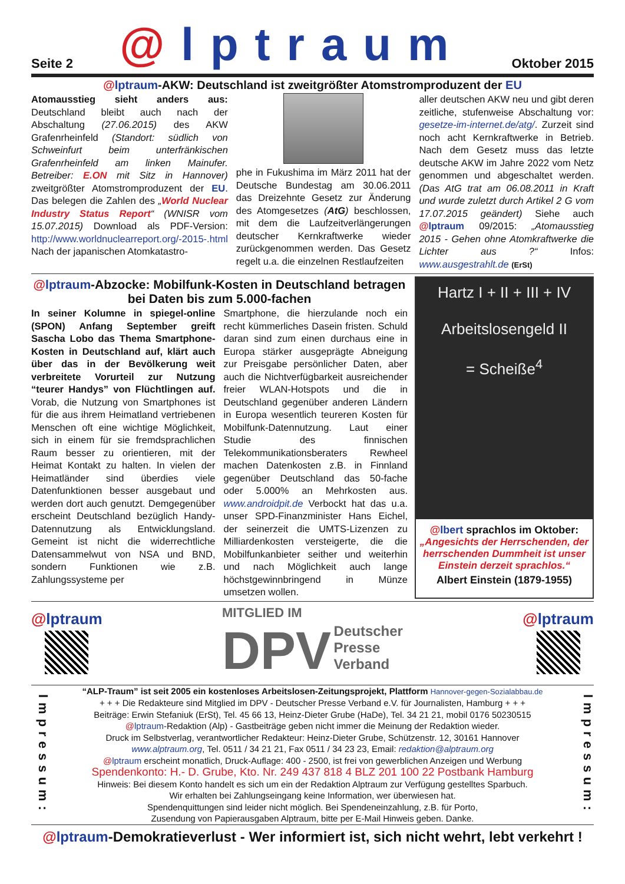Seite 2 @lptraum Oktober 2015
@lptraum-AKW: Deutschland ist zweitgrößter Atomstromproduzent der EU
Atomausstieg sieht anders aus: Deutschland bleibt auch nach der Abschaltung (27.06.2015) des AKW Grafenrheinfeld (Standort: südlich von Schweinfurt beim unterfränkischen Grafenrheinfeld am linken Mainufer. Betreiber: E.ON mit Sitz in Hannover) zweitgrößter Atomstromproduzent der EU. Das belegen die Zahlen des „World Nuclear Industry Status Report“ (WNISR vom 15.07.2015) Download als PDF-Version: http://www.worldnuclearreport.org/-2015-.html Nach der japanischen Atomkatastro-
phe in Fukushima im März 2011 hat der Deutsche Bundestag am 30.06.2011 das Dreizehnte Gesetz zur Änderung des Atomgesetzes (AtG) beschlossen, mit dem die Laufzeitverlängerungen deutscher Kernkraftwerke wieder zurückgenommen werden. Das Gesetz regelt u.a. die einzelnen Restlaufzeiten
aller deutschen AKW neu und gibt deren zeitliche, stufenweise Abschaltung vor: gesetze-im-internet.de/atg/. Zurzeit sind noch acht Kernkraftwerke in Betrieb. Nach dem Gesetz muss das letzte deutsche AKW im Jahre 2022 vom Netz genommen und abgeschaltet werden. (Das AtG trat am 06.08.2011 in Kraft und wurde zuletzt durch Artikel 2 G vom 17.07.2015 geändert) Siehe auch @lptraum 09/2015: „Atomausstieg 2015 - Gehen ohne Atomkraftwerke die Lichter aus ?“ Infos: www.ausgestrahlt.de (ErSt)
@lptraum-Abzocke: Mobilfunk-Kosten in Deutschland betragen bei Daten bis zum 5.000-fachen
In seiner Kolumne in spiegel-online (SPON) Anfang September greift Sascha Lobo das Thema Smartphone-Kosten in Deutschland auf, klärt auch über das in der Bevölkerung weit verbreitete Vorurteil zur Nutzung “teurer Handys” von Flüchtlingen auf. Vorab, die Nutzung von Smartphones ist für die aus ihrem Heimatland vertriebenen Menschen oft eine wichtige Möglichkeit, sich in einem für sie fremdsprachlichen Raum besser zu orientieren, mit der Heimat Kontakt zu halten. In vielen der Heimatländer sind überdies viele Datenfunktionen besser ausgebaut und werden dort auch genutzt. Demgegenüber erscheint Deutschland bezüglich Handy-Datennutzung als Entwicklungsland. Gemeint ist nicht die widerrechtliche Datensammelwut von NSA und BND, sondern Funktionen wie z.B. Zahlungssysteme per
Smartphone, die hierzulande noch ein recht kümmerliches Dasein fristen. Schuld daran sind zum einen durchaus eine in Europa stärker ausgeprägte Abneigung zur Preisgabe persönlicher Daten, aber auch die Nichtverfügbarkeit ausreichender freier WLAN-Hotspots und die in Deutschland gegenüber anderen Ländern in Europa wesentlich teureren Kosten für Mobilfunk-Datennutzung. Laut einer Studie des finnischen Telekommunikationsberaters Rewheel machen Datenkosten z.B. in Finnland gegenüber Deutschland das 50-fache oder 5.000% an Mehrkosten aus. www.androidpit.de Verbockt hat das u.a. unser SPD-Finanzminister Hans Eichel, der seinerzeit die UMTS-Lizenzen zu Milliardenkosten versteigerte, die die Mobilfunkanbieter seither und weiterhin und nach Möglichkeit auch lange höchstgewinnbringend in Münze umsetzen wollen.
Hartz I + II + III + IV
Arbeitslosengeld II
= Scheiße<sup>4</sup>
@lbert sprachlos im Oktober:
„Angesichts der Herrschenden, der herrschenden Dummheit ist unser Einstein derzeit sprachlos.“
Albert Einstein (1879-1955)
@lptraum
MITGLIED IM
DPV Deutscher
Presse
Verband
@lptraum
Impressum:
“ALP-Traum” ist seit 2005 ein kostenloses Arbeitslosen-Zeitungsprojekt, Plattform Hannover-gegen-Sozialabbau.de
+ + + Die Redakteure sind Mitglied im DPV - Deutscher Presse Verband e.V. für Journalisten, Hamburg + + +
Beiträge: Erwin Stefaniuk (ErSt), Tel. 45 66 13, Heinz-Dieter Grube (HaDe), Tel. 34 21 21, mobil 0176 50230515
@lptraum-Redaktion (Alp) - Gastbeiträge geben nicht immer die Meinung der Redaktion wieder.
Druck im Selbstverlag, verantwortlicher Redakteur: Heinz-Dieter Grube, Schützenstr. 12, 30161 Hannover
www.alptraum.org, Tel. 0511 / 34 21 21, Fax 0511 / 34 23 23, Email: redaktion@alptraum.org
@lptraum erscheint monatlich, Druck-Auflage: 400 - 2500, ist frei von gewerblichen Anzeigen und Werbung
Spendenkonto: H.- D. Grube, Kto. Nr. 249 437 818 4 BLZ 201 100 22 Postbank Hamburg
Hinweis: Bei diesem Konto handelt es sich um ein der Redaktion Alptraum zur Verfügung gestelltes Sparbuch.
Wir erhalten bei Zahlungseingang keine Information, wer überwiesen hat.
Spendenquittungen sind leider nicht möglich. Bei Spendeneinzahlung, z.B. für Porto,
Zusendung von Papierausgaben Alptraum, bitte per E-Mail Hinweis geben. Danke.
Impressum:
@lptraum-Demokratieverlust - Wer informiert ist, sich nicht wehrt, lebt verkehrt !